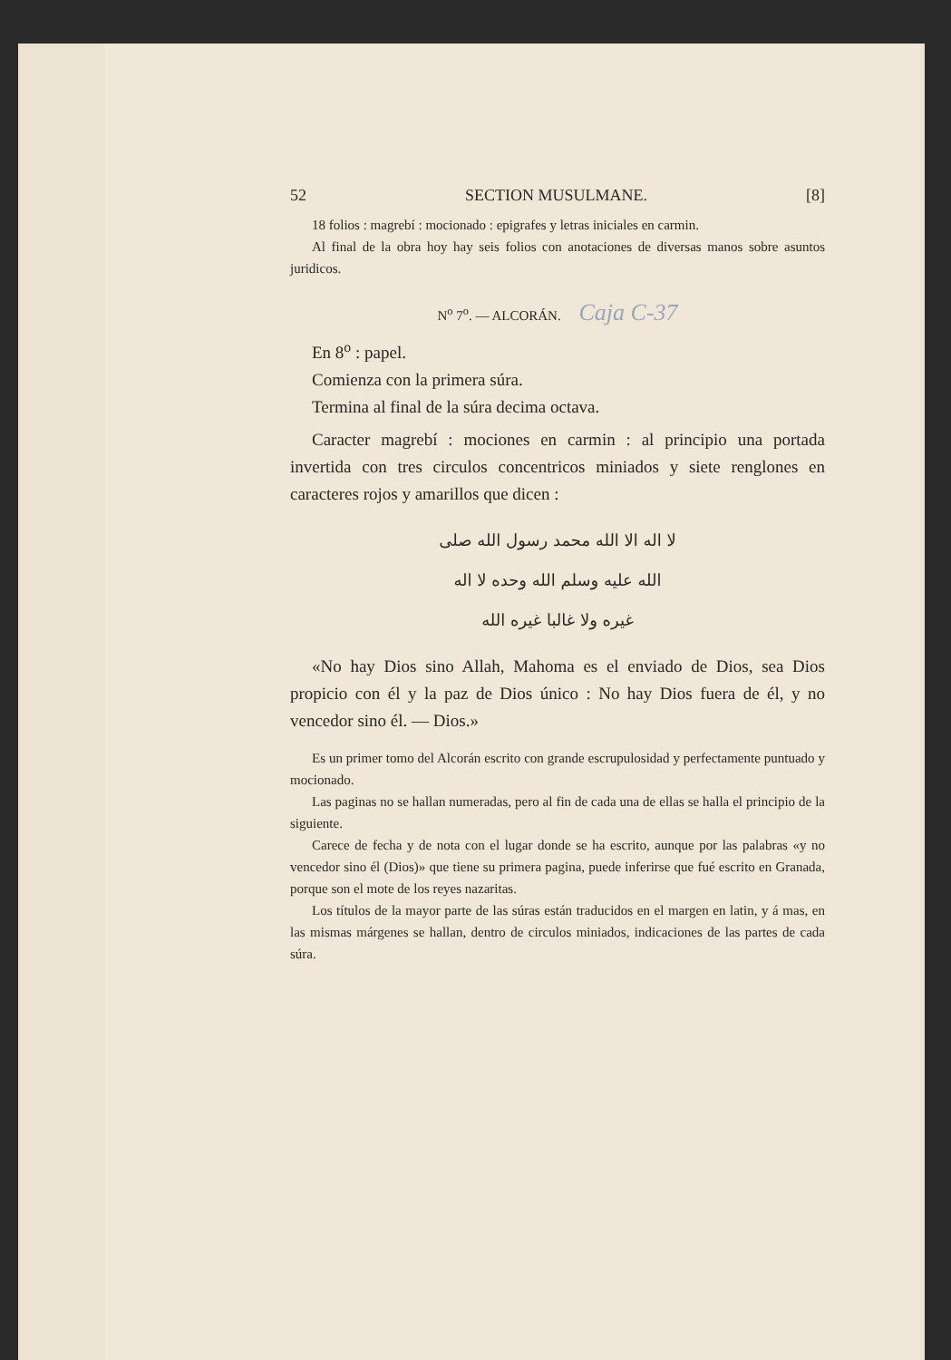52 SECTION MUSULMANE. [8]
18 folios : magrebí : mocionado : epigrafes y letras iniciales en carmin.
Al final de la obra hoy hay seis folios con anotaciones de diversas manos sobre asuntos juridicos.
N<sup>o</sup> 7<sup>o</sup>. — ALCORÁN. Caja C-37
En 8<sup>o</sup> : papel.
Comienza con la primera súra.
Termina al final de la súra decima octava.
Caracter magrebí : mociones en carmin : al principio una portada invertida con tres circulos concentricos miniados y siete renglones en caracteres rojos y amarillos que dicen :
لا اله الا الله محمد رسول الله صلى
الله عليه وسلم الله وحده لا اله
غيره ولا غالبا غيره الله
«No hay Dios sino Allah, Mahoma es el enviado de Dios, sea Dios propicio con él y la paz de Dios único : No hay Dios fuera de él, y no vencedor sino él. — Dios.»
Es un primer tomo del Alcorán escrito con grande escrupulosidad y perfectamente puntuado y mocionado.
Las paginas no se hallan numeradas, pero al fin de cada una de ellas se halla el principio de la siguiente.
Carece de fecha y de nota con el lugar donde se ha escrito, aunque por las palabras «y no vencedor sino él (Dios)» que tiene su primera pagina, puede inferirse que fué escrito en Granada, porque son el mote de los reyes nazaritas.
Los títulos de la mayor parte de las súras están traducidos en el margen en latin, y á mas, en las mismas márgenes se hallan, dentro de circulos miniados, indicaciones de las partes de cada súra.